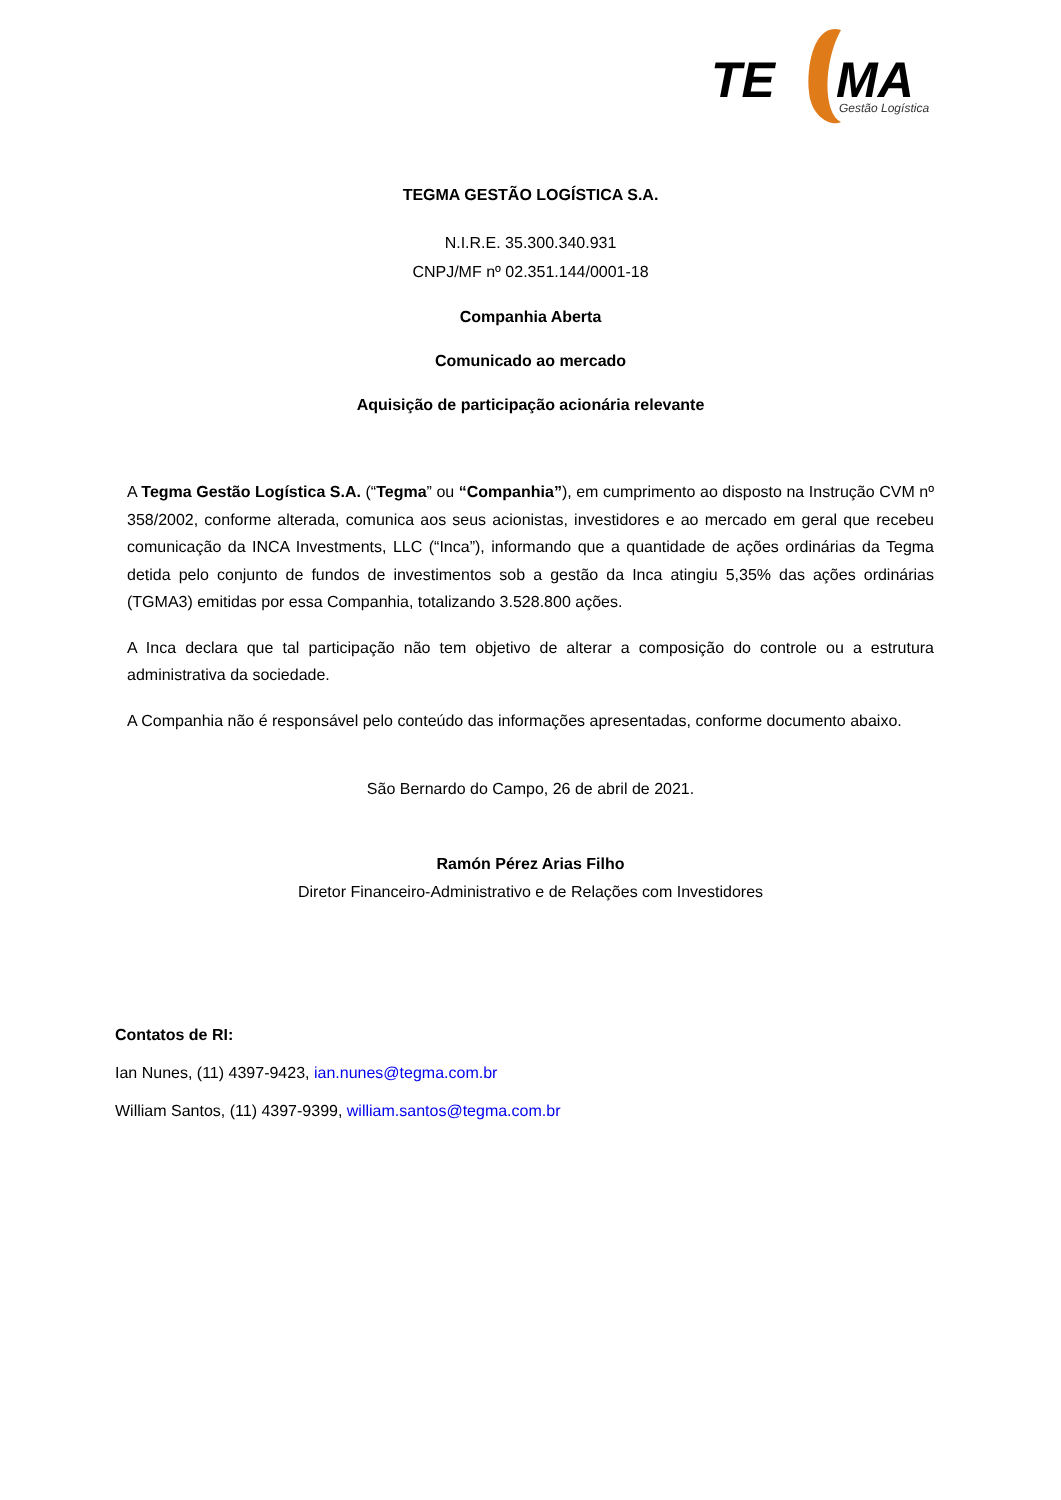TE
MA
Gestão Logística
TEGMA GESTÃO LOGÍSTICA S.A.
N.I.R.E. 35.300.340.931
CNPJ/MF nº 02.351.144/0001-18
Companhia Aberta
Comunicado ao mercado
Aquisição de participação acionária relevante
A Tegma Gestão Logística S.A. (“Tegma” ou “Companhia”), em cumprimento ao disposto na Instrução CVM nº 358/2002, conforme alterada, comunica aos seus acionistas, investidores e ao mercado em geral que recebeu comunicação da INCA Investments, LLC (“Inca”), informando que a quantidade de ações ordinárias da Tegma detida pelo conjunto de fundos de investimentos sob a gestão da Inca atingiu 5,35% das ações ordinárias (TGMA3) emitidas por essa Companhia, totalizando 3.528.800 ações.
A Inca declara que tal participação não tem objetivo de alterar a composição do controle ou a estrutura administrativa da sociedade.
A Companhia não é responsável pelo conteúdo das informações apresentadas, conforme documento abaixo.
São Bernardo do Campo, 26 de abril de 2021.
Ramón Pérez Arias Filho
Diretor Financeiro-Administrativo e de Relações com Investidores
Contatos de RI:
Ian Nunes, (11) 4397-9423, ian.nunes@tegma.com.br
William Santos, (11) 4397-9399, william.santos@tegma.com.br